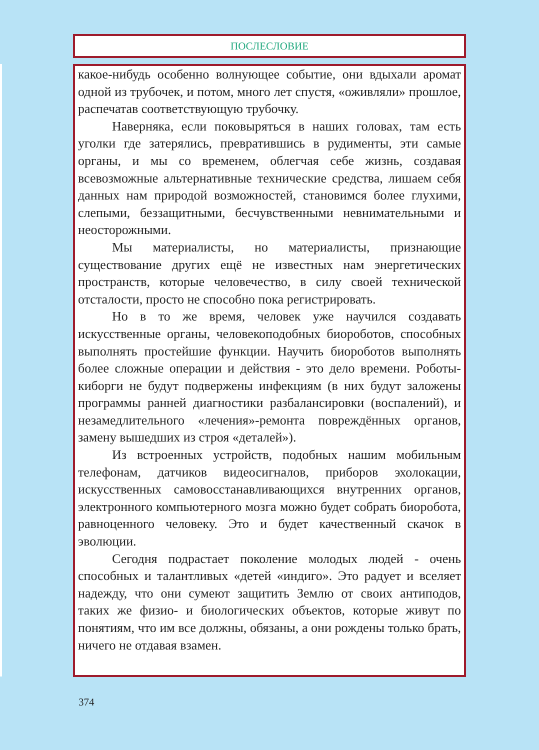ПОСЛЕСЛОВИЕ
какое-нибудь особенно волнующее событие, они вдыхали аромат одной из трубочек, и потом, много лет спустя, «оживляли» прошлое, распечатав соответствующую трубочку.
Наверняка, если поковыряться в наших головах, там есть уголки где затерялись, превратившись в рудименты, эти самые органы, и мы со временем, облегчая себе жизнь, создавая всевозможные альтернативные технические средства, лишаем себя данных нам природой возможностей, становимся более глухими, слепыми, беззащитными, бесчувственными невнимательными и неосторожными.
Мы материалисты, но материалисты, признающие существование других ещё не известных нам энергетических пространств, которые человечество, в силу своей технической отсталости, просто не способно пока регистрировать.
Но в то же время, человек уже научился создавать искусственные органы, человекоподобных биороботов, способных выполнять простейшие функции. Научить биороботов выполнять более сложные операции и действия - это дело времени. Роботы-киборги не будут подвержены инфекциям (в них будут заложены программы ранней диагностики разбалансировки (воспалений), и незамедлительного «лечения»-ремонта повреждённых органов, замену вышедших из строя «деталей»).
Из встроенных устройств, подобных нашим мобильным телефонам, датчиков видеосигналов, приборов эхолокации, искусственных самовосстанавливающихся внутренних органов, электронного компьютерного мозга можно будет собрать биоробота, равноценного человеку. Это и будет качественный скачок в эволюции.
Сегодня подрастает поколение молодых людей - очень способных и талантливых «детей «индиго». Это радует и вселяет надежду, что они сумеют защитить Землю от своих антиподов, таких же физио- и биологических объектов, которые живут по понятиям, что им все должны, обязаны, а они рождены только брать, ничего не отдавая взамен.
374